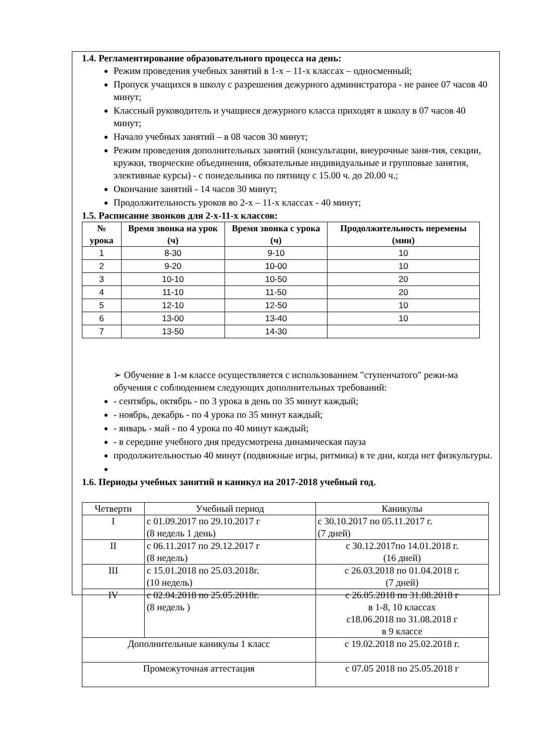1.4. Регламентирование образовательного процесса на день:
Режим проведения учебных занятий в 1-х – 11-х классах – односменный;
Пропуск учащихся в школу с разрешения дежурного администратора - не ранее 07 часов 40 минут;
Классный руководитель и учащиеся дежурного класса приходят в школу в 07 часов 40 минут;
Начало учебных занятий – в 08 часов 30 минут;
Режим проведения дополнительных занятий (консультации, внеурочные заня-тия, секции, кружки, творческие объединения, обязательные индивидуальные и групповые занятия, элективные курсы) - с понедельника по пятницу с 15.00 ч. до 20.00 ч.;
Окончание занятий - 14 часов 30 минут;
Продолжительность уроков во 2-х – 11-х классах - 40 минут;
1.5. Расписание звонков для 2-х-11-х классов:
| № урока | Время звонка на урок (ч) | Время звонка с урока (ч) | Продолжительность перемены (мин) |
| --- | --- | --- | --- |
| 1 | 8-30 | 9-10 | 10 |
| 2 | 9-20 | 10-00 | 10 |
| 3 | 10-10 | 10-50 | 20 |
| 4 | 11-10 | 11-50 | 20 |
| 5 | 12-10 | 12-50 | 10 |
| 6 | 13-00 | 13-40 | 10 |
| 7 | 13-50 | 14-30 | |
➢ Обучение в 1-м классе осуществляется с использованием "ступенчатого" режи-ма обучения с соблюдением следующих дополнительных требований:
- сентябрь, октябрь - по 3 урока в день по 35 минут каждый;
- ноябрь, декабрь - по 4 урока по 35 минут каждый;
- январь - май - по 4 урока по 40 минут каждый;
- в середине учебного дня предусмотрена динамическая пауза
продолжительностью 40 минут (подвижные игры, ритмика) в те дни, когда нет физкультуры.
1.6. Периоды учебных занятий и каникул на 2017-2018 учебный год.
| Четверти | Учебный период | Каникулы |
| I | с 01.09.2017 по 29.10.2017 г (8 недель 1 день) | с 30.10.2017 по 05.11.2017 г. (7 дней) |
| II | с 06.11.2017 по 29.12.2017 г (8 недель) | с 30.12.2017по 14.01.2018 г. (16 дней) |
| III | с 15.01.2018 по 25.03.2018г. (10 недель) | с 26.03.2018 по 01.04.2018 г. (7 дней) |
| IV | с 02.04.2018 по 25.05.2018г. (8 недель ) | с 26.05.2018 по 31.08.2018 г в 1-8, 10 классах с18.06.2018 по 31.08.2018 г в 9 классе |
| Дополнительные каникулы 1 класс | | с 19.02.2018 по 25.02.2018 г. |
| Промежуточная аттестация | | с 07.05 2018 по 25.05.2018 г |